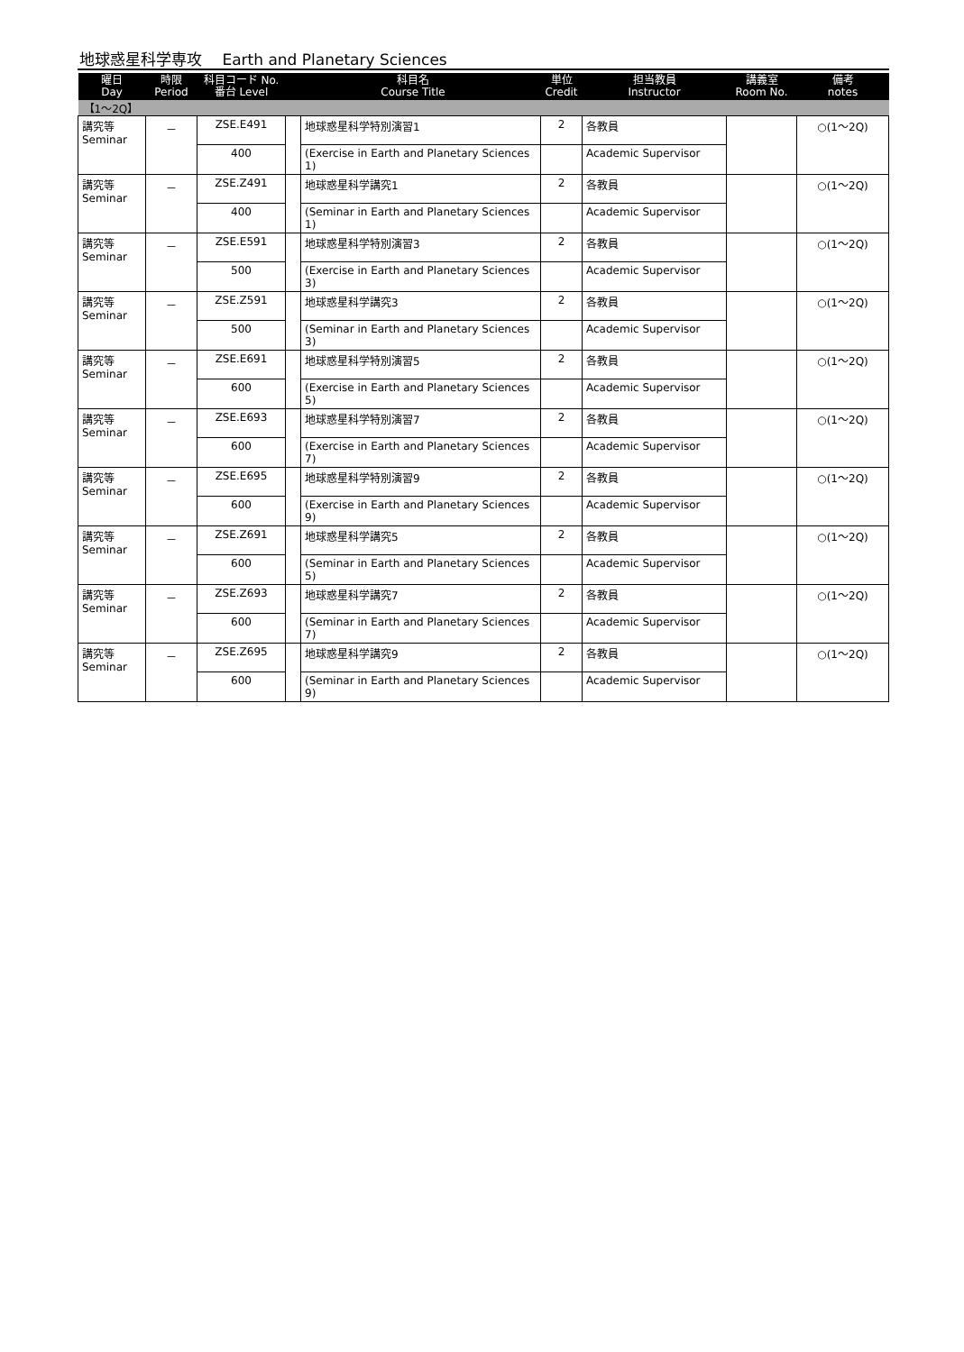地球惑星科学専攻　 Earth and Planetary Sciences
| 曜日 Day | 時限 Period | 科目コード No. 番台 Level | 科目名 Course Title | | 単位 Credit | 担当教員 Instructor | 講義室 Room No. | 備考 notes |
| --- | --- | --- | --- | --- | --- | --- | --- | --- |
| 【1～2Q】 | | | | | | | | |
| 講究等 Seminar | － | ZSE.E491 | | 地球惑星科学特別演習1 | 2 | 各教員 | | ○(1～2Q) |
| | | 400 | | (Exercise in Earth and Planetary Sciences 1) | | Academic Supervisor | | |
| 講究等 Seminar | － | ZSE.Z491 | | 地球惑星科学講究1 | 2 | 各教員 | | ○(1～2Q) |
| | | 400 | | (Seminar in Earth and Planetary Sciences 1) | | Academic Supervisor | | |
| 講究等 Seminar | － | ZSE.E591 | | 地球惑星科学特別演習3 | 2 | 各教員 | | ○(1～2Q) |
| | | 500 | | (Exercise in Earth and Planetary Sciences 3) | | Academic Supervisor | | |
| 講究等 Seminar | － | ZSE.Z591 | | 地球惑星科学講究3 | 2 | 各教員 | | ○(1～2Q) |
| | | 500 | | (Seminar in Earth and Planetary Sciences 3) | | Academic Supervisor | | |
| 講究等 Seminar | － | ZSE.E691 | | 地球惑星科学特別演習5 | 2 | 各教員 | | ○(1～2Q) |
| | | 600 | | (Exercise in Earth and Planetary Sciences 5) | | Academic Supervisor | | |
| 講究等 Seminar | － | ZSE.E693 | | 地球惑星科学特別演習7 | 2 | 各教員 | | ○(1～2Q) |
| | | 600 | | (Exercise in Earth and Planetary Sciences 7) | | Academic Supervisor | | |
| 講究等 Seminar | － | ZSE.E695 | | 地球惑星科学特別演習9 | 2 | 各教員 | | ○(1～2Q) |
| | | 600 | | (Exercise in Earth and Planetary Sciences 9) | | Academic Supervisor | | |
| 講究等 Seminar | － | ZSE.Z691 | | 地球惑星科学講究5 | 2 | 各教員 | | ○(1～2Q) |
| | | 600 | | (Seminar in Earth and Planetary Sciences 5) | | Academic Supervisor | | |
| 講究等 Seminar | － | ZSE.Z693 | | 地球惑星科学講究7 | 2 | 各教員 | | ○(1～2Q) |
| | | 600 | | (Seminar in Earth and Planetary Sciences 7) | | Academic Supervisor | | |
| 講究等 Seminar | － | ZSE.Z695 | | 地球惑星科学講究9 | 2 | 各教員 | | ○(1～2Q) |
| | | 600 | | (Seminar in Earth and Planetary Sciences 9) | | Academic Supervisor | | |